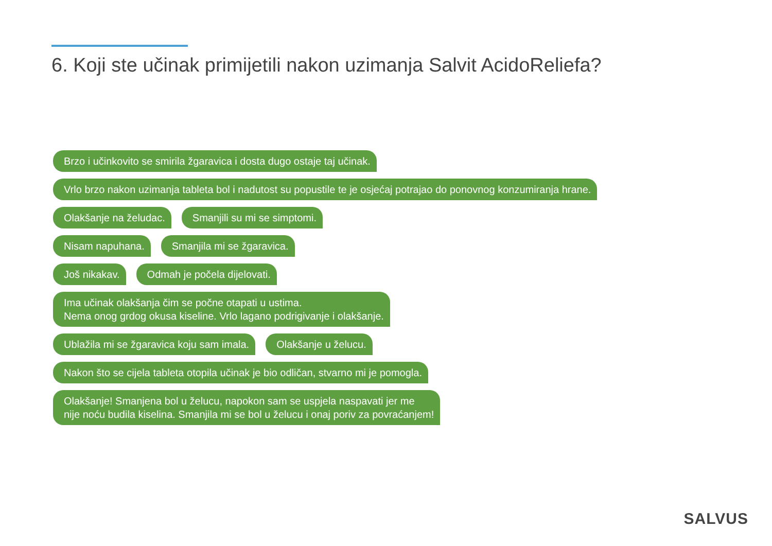6. Koji ste učinak primijetili nakon uzimanja Salvit AcidoReliefa?
Brzo i učinkovito se smirila žgaravica i dosta dugo ostaje taj učinak.
Vrlo brzo nakon uzimanja tableta bol i nadutost su popustile te je osjećaj potrajao do ponovnog konzumiranja hrane.
Olakšanje na želudac. Smanjili su mi se simptomi.
Nisam napuhana. Smanjila mi se žgaravica.
Još nikakav. Odmah je počela dijelovati.
Ima učinak olakšanja čim se počne otapati u ustima.
Nema onog grdog okusa kiseline. Vrlo lagano podrigivanje i olakšanje.
Ublažila mi se žgaravica koju sam imala. Olakšanje u želucu.
Nakon što se cijela tableta otopila učinak je bio odličan, stvarno mi je pomogla.
Olakšanje! Smanjena bol u želucu, napokon sam se uspjela naspavati jer me
nije noću budila kiselina. Smanjila mi se bol u želucu i onaj poriv za povraćanjem!
SALVUS